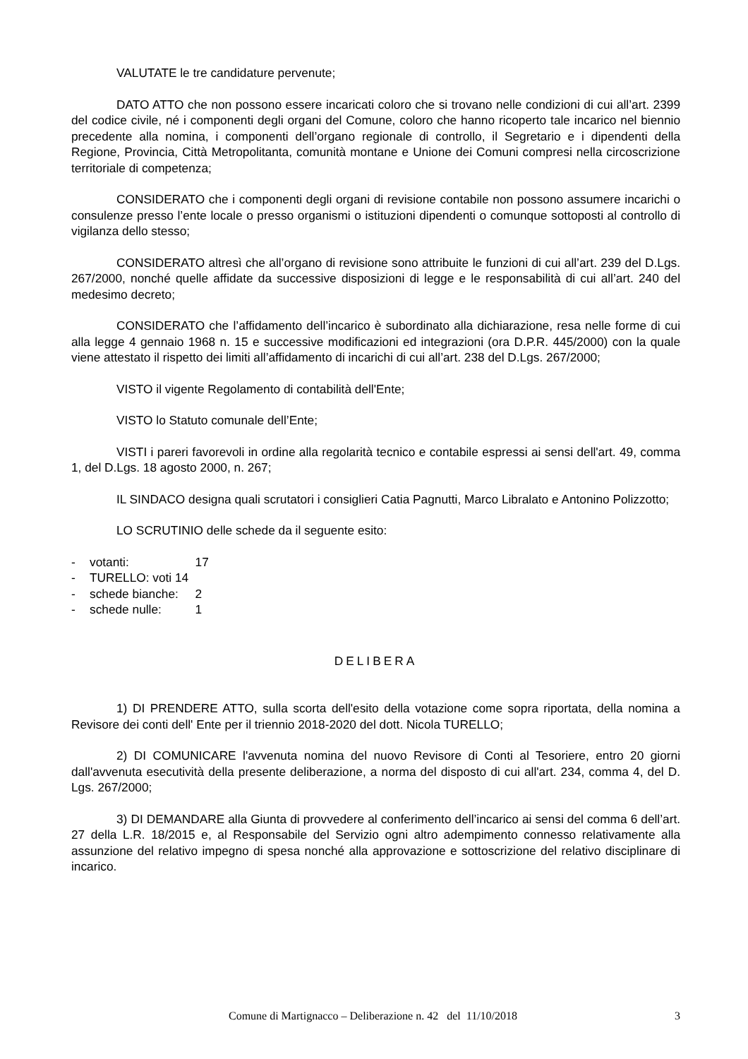VALUTATE le tre candidature pervenute;
DATO ATTO che non possono essere incaricati coloro che si trovano nelle condizioni di cui all’art. 2399 del codice civile, né i componenti degli organi del Comune, coloro che hanno ricoperto tale incarico nel biennio precedente alla nomina, i componenti dell’organo regionale di controllo, il Segretario e i dipendenti della Regione, Provincia, Città Metropolitanta, comunità montane e Unione dei Comuni compresi nella circoscrizione territoriale di competenza;
CONSIDERATO che i componenti degli organi di revisione contabile non possono assumere incarichi o consulenze presso l’ente locale o presso organismi o istituzioni dipendenti o comunque sottoposti al controllo di vigilanza dello stesso;
CONSIDERATO altresì che all’organo di revisione sono attribuite le funzioni di cui all’art. 239 del D.Lgs. 267/2000, nonché quelle affidate da successive disposizioni di legge e le responsabilità di cui all’art. 240 del medesimo decreto;
CONSIDERATO che l’affidamento dell’incarico è subordinato alla dichiarazione, resa nelle forme di cui alla legge 4 gennaio 1968 n. 15 e successive modificazioni ed integrazioni (ora D.P.R. 445/2000) con la quale viene attestato il rispetto dei limiti all’affidamento di incarichi di cui all’art. 238 del D.Lgs. 267/2000;
VISTO il vigente Regolamento di contabilità dell'Ente;
VISTO lo Statuto comunale dell’Ente;
VISTI i pareri favorevoli in ordine alla regolarità tecnico e contabile espressi ai sensi dell'art. 49, comma 1, del D.Lgs. 18 agosto 2000, n. 267;
IL SINDACO designa quali scrutatori i consiglieri Catia Pagnutti, Marco Libralato e Antonino Polizzotto;
LO SCRUTINIO delle schede da il seguente esito:
- votanti: 17
- TURELLO: voti 14
- schede bianche: 2
- schede nulle: 1
DELIBERA
1) DI PRENDERE ATTO, sulla scorta dell'esito della votazione come sopra riportata, della nomina a Revisore dei conti dell' Ente per il triennio 2018-2020 del dott. Nicola TURELLO;
2) DI COMUNICARE l'avvenuta nomina del nuovo Revisore di Conti al Tesoriere, entro 20 giorni dall'avvenuta esecutività della presente deliberazione, a norma del disposto di cui all'art. 234, comma 4, del D. Lgs. 267/2000;
3) DI DEMANDARE alla Giunta di provvedere al conferimento dell’incarico ai sensi del comma 6 dell’art. 27 della L.R. 18/2015 e, al Responsabile del Servizio ogni altro adempimento connesso relativamente alla assunzione del relativo impegno di spesa nonché alla approvazione e sottoscrizione del relativo disciplinare di incarico.
Comune di Martignacco – Deliberazione n. 42 del 11/10/2018 3